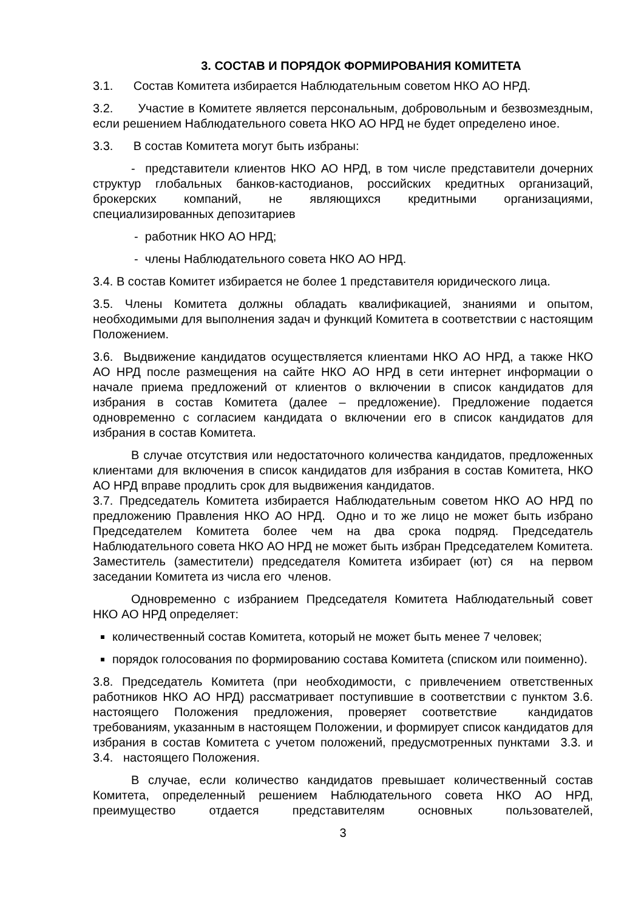3. СОСТАВ И ПОРЯДОК ФОРМИРОВАНИЯ КОМИТЕТА
3.1. Состав Комитета избирается Наблюдательным советом НКО АО НРД.
3.2. Участие в Комитете является персональным, добровольным и безвозмездным, если решением Наблюдательного совета НКО АО НРД не будет определено иное.
3.3. В состав Комитета могут быть избраны:
- представители клиентов НКО АО НРД, в том числе представители дочерних структур глобальных банков-кастодианов, российских кредитных организаций, брокерских компаний, не являющихся кредитными организациями, специализированных депозитариев
- работник НКО АО НРД;
- члены Наблюдательного совета НКО АО НРД.
3.4. В состав Комитет избирается не более 1 представителя юридического лица.
3.5. Члены Комитета должны обладать квалификацией, знаниями и опытом, необходимыми для выполнения задач и функций Комитета в соответствии с настоящим Положением.
3.6. Выдвижение кандидатов осуществляется клиентами НКО АО НРД, а также НКО АО НРД после размещения на сайте НКО АО НРД в сети интернет информации о начале приема предложений от клиентов о включении в список кандидатов для избрания в состав Комитета (далее – предложение). Предложение подается одновременно с согласием кандидата о включении его в список кандидатов для избрания в состав Комитета.
В случае отсутствия или недостаточного количества кандидатов, предложенных клиентами для включения в список кандидатов для избрания в состав Комитета, НКО АО НРД вправе продлить срок для выдвижения кандидатов.
3.7. Председатель Комитета избирается Наблюдательным советом НКО АО НРД по предложению Правления НКО АО НРД. Одно и то же лицо не может быть избрано Председателем Комитета более чем на два срока подряд. Председатель Наблюдательного совета НКО АО НРД не может быть избран Председателем Комитета. Заместитель (заместители) председателя Комитета избирает (ют) ся на первом заседании Комитета из числа его членов.
Одновременно с избранием Председателя Комитета Наблюдательный совет НКО АО НРД определяет:
количественный состав Комитета, который не может быть менее 7 человек;
порядок голосования по формированию состава Комитета (списком или поименно).
3.8. Председатель Комитета (при необходимости, с привлечением ответственных работников НКО АО НРД) рассматривает поступившие в соответствии с пунктом 3.6. настоящего Положения предложения, проверяет соответствие кандидатов требованиям, указанным в настоящем Положении, и формирует список кандидатов для избрания в состав Комитета с учетом положений, предусмотренных пунктами 3.3. и 3.4. настоящего Положения.
В случае, если количество кандидатов превышает количественный состав Комитета, определенный решением Наблюдательного совета НКО АО НРД, преимущество отдается представителям основных пользователей,
3